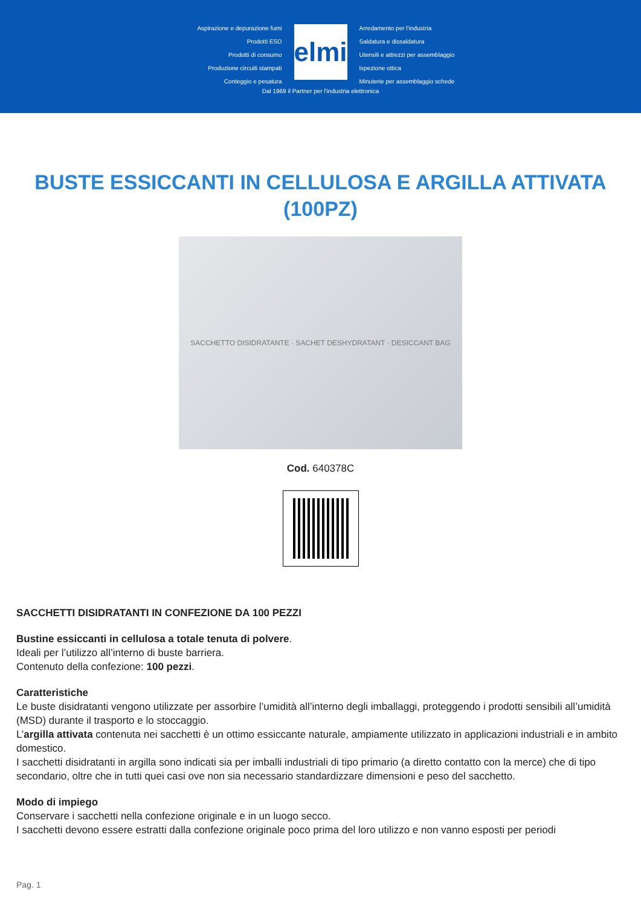Aspirazione e depurazione fumi
Prodotti ESD
Prodotti di consumo
Produzione circuiti stampati
Conteggio e pesatura
elmi
Arredamento per l'industria
Saldatura e dissaldatura
Utensili e attrezzi per assemblaggio
Ispezione ottica
Minuterie per assemblaggio schede
Dal 1969 il Partner per l'industria elettronica
BUSTE ESSICCANTI IN CELLULOSA E ARGILLA ATTIVATA (100PZ)
SACCHETTO DISIDRATANTE · SACHET DESHYDRATANT · DESICCANT BAG
Cod. 640378C
SACCHETTI DISIDRATANTI IN CONFEZIONE DA 100 PEZZI
Bustine essiccanti in cellulosa a totale tenuta di polvere.
Ideali per l’utilizzo all’interno di buste barriera.
Contenuto della confezione: 100 pezzi.
Caratteristiche
Le buste disidratanti vengono utilizzate per assorbire l’umidità all’interno degli imballaggi, proteggendo i prodotti sensibili all’umidità (MSD) durante il trasporto e lo stoccaggio.
L’argilla attivata contenuta nei sacchetti è un ottimo essiccante naturale, ampiamente utilizzato in applicazioni industriali e in ambito domestico.
I sacchetti disidratanti in argilla sono indicati sia per imballi industriali di tipo primario (a diretto contatto con la merce) che di tipo secondario, oltre che in tutti quei casi ove non sia necessario standardizzare dimensioni e peso del sacchetto.
Modo di impiego
Conservare i sacchetti nella confezione originale e in un luogo secco.
I sacchetti devono essere estratti dalla confezione originale poco prima del loro utilizzo e non vanno esposti per periodi
Pag. 1